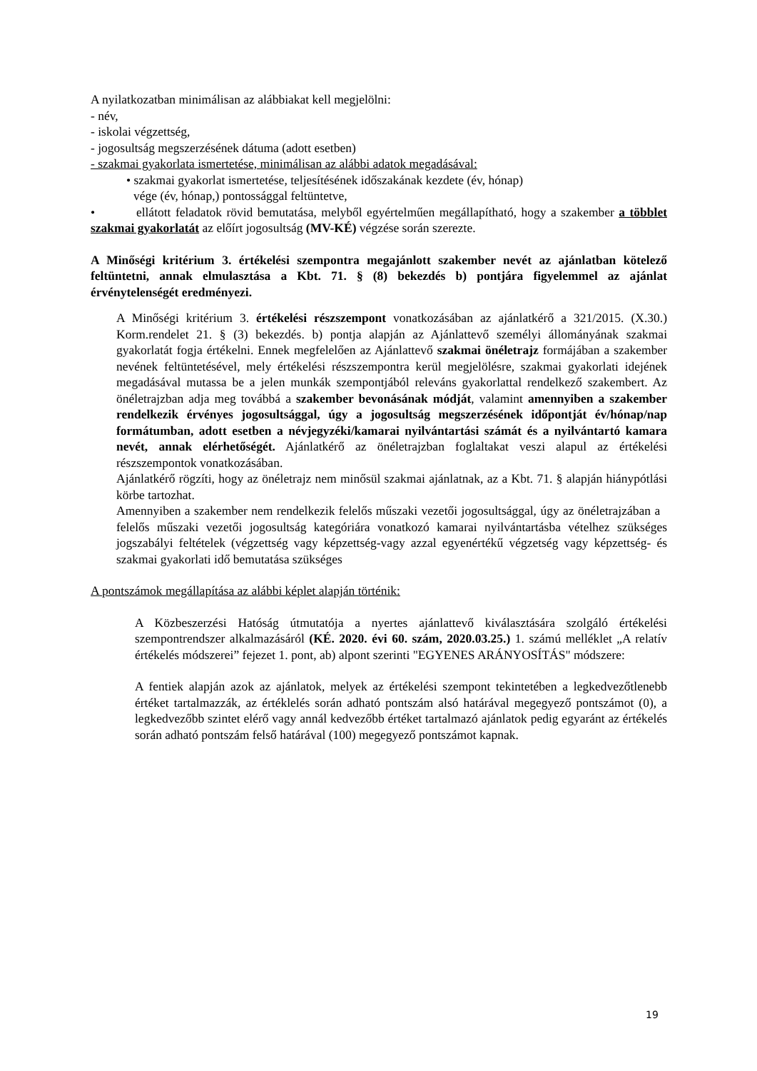A nyilatkozatban minimálisan az alábbiakat kell megjelölni:
- név,
- iskolai végzettség,
- jogosultság megszerzésének dátuma (adott esetben)
- szakmai gyakorlata ismertetése, minimálisan az alábbi adatok megadásával:
• szakmai gyakorlat ismertetése, teljesítésének időszakának kezdete (év, hónap)
vége (év, hónap,) pontossággal feltüntetve,
• ellátott feladatok rövid bemutatása, melyből egyértelműen megállapítható, hogy a szakember a többlet szakmai gyakorlatát az előírt jogosultság (MV-KÉ) végzése során szerezte.
A Minőségi kritérium 3. értékelési szempontra megajánlott szakember nevét az ajánlatban kötelező feltüntetni, annak elmulasztása a Kbt. 71. § (8) bekezdés b) pontjára figyelemmel az ajánlat érvénytelenségét eredményezi.
A Minőségi kritérium 3. értékelési részszempont vonatkozásában az ajánlatkérő a 321/2015. (X.30.) Korm.rendelet 21. § (3) bekezdés. b) pontja alapján az Ajánlattevő személyi állományának szakmai gyakorlatát fogja értékelni. Ennek megfelelően az Ajánlattevő szakmai önéletrajz formájában a szakember nevének feltüntetésével, mely értékelési részszempontra kerül megjelölésre, szakmai gyakorlati idejének megadásával mutassa be a jelen munkák szempontjából releváns gyakorlattal rendelkező szakembert. Az önéletrajzban adja meg továbbá a szakember bevonásának módját, valamint amennyiben a szakember rendelkezik érvényes jogosultsággal, úgy a jogosultság megszerzésének időpontját év/hónap/nap formátumban, adott esetben a névjegyzéki/kamarai nyilvántartási számát és a nyilvántartó kamara nevét, annak elérhetőségét. Ajánlatkérő az önéletrajzban foglaltakat veszi alapul az értékelési részszempontok vonatkozásában.
Ajánlatkérő rögzíti, hogy az önéletrajz nem minősül szakmai ajánlatnak, az a Kbt. 71. § alapján hiánypótlási körbe tartozhat.
Amennyiben a szakember nem rendelkezik felelős műszaki vezetői jogosultsággal, úgy az önéletrajzában a felelős műszaki vezetői jogosultság kategóriára vonatkozó kamarai nyilvántartásba vételhez szükséges jogszabályi feltételek (végzettség vagy képzettség-vagy azzal egyenértékű végzetség vagy képzettség- és szakmai gyakorlati idő bemutatása szükséges
A pontszámok megállapítása az alábbi képlet alapján történik:
A Közbeszerzési Hatóság útmutatója a nyertes ajánlattevő kiválasztására szolgáló értékelési szempontrendszer alkalmazásáról (KÉ. 2020. évi 60. szám, 2020.03.25.) 1. számú melléklet „A relatív értékelés módszerei” fejezet 1. pont, ab) alpont szerinti "EGYENES ARÁNYOSÍTÁS" módszere:
A fentiek alapján azok az ajánlatok, melyek az értékelési szempont tekintetében a legkedvezőtlenebb értéket tartalmazzák, az értéklelés során adható pontszám alsó határával megegyező pontszámot (0), a legkedvezőbb szintet elérő vagy annál kedvezőbb értéket tartalmazó ajánlatok pedig egyaránt az értékelés során adható pontszám felső határával (100) megegyező pontszámot kapnak.
19